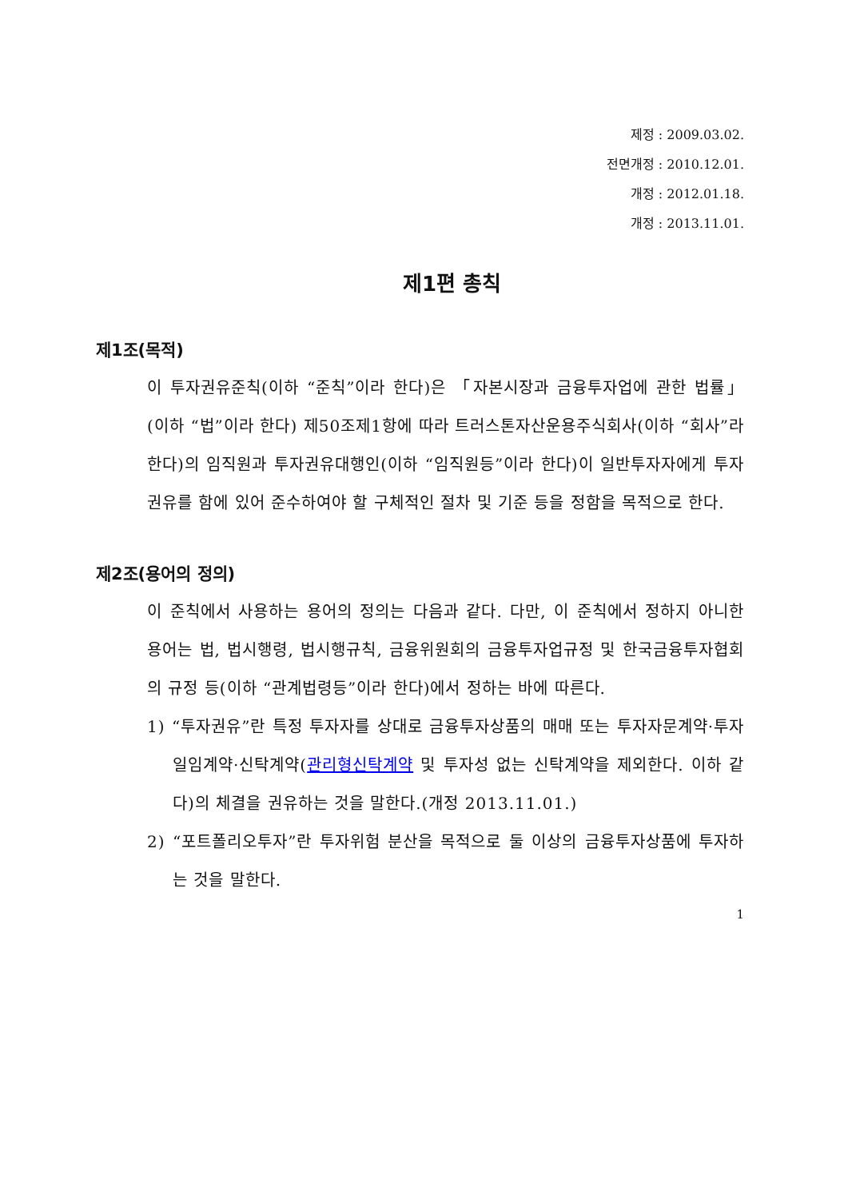제정 : 2009.03.02.
전면개정 : 2010.12.01.
개정 : 2012.01.18.
개정 : 2013.11.01.
제1편 총칙
제1조(목적)
이 투자권유준칙(이하 “준칙”이라 한다)은 「자본시장과 금융투자업에 관한 법률」(이하 “법”이라 한다) 제50조제1항에 따라 트러스톤자산운용주식회사(이하 “회사”라 한다)의 임직원과 투자권유대행인(이하 “임직원등”이라 한다)이 일반투자자에게 투자권유를 함에 있어 준수하여야 할 구체적인 절차 및 기준 등을 정함을 목적으로 한다.
제2조(용어의 정의)
이 준칙에서 사용하는 용어의 정의는 다음과 같다. 다만, 이 준칙에서 정하지 아니한 용어는 법, 법시행령, 법시행규칙, 금융위원회의 금융투자업규정 및 한국금융투자협회의 규정 등(이하 “관계법령등”이라 한다)에서 정하는 바에 따른다.
1) “투자권유”란 특정 투자자를 상대로 금융투자상품의 매매 또는 투자자문계약·투자일임계약·신탁계약(관리형신탁계약 및 투자성 없는 신탁계약을 제외한다. 이하 같다)의 체결을 권유하는 것을 말한다.(개정 2013.11.01.)
2) “포트폴리오투자”란 투자위험 분산을 목적으로 둘 이상의 금융투자상품에 투자하는 것을 말한다.
1